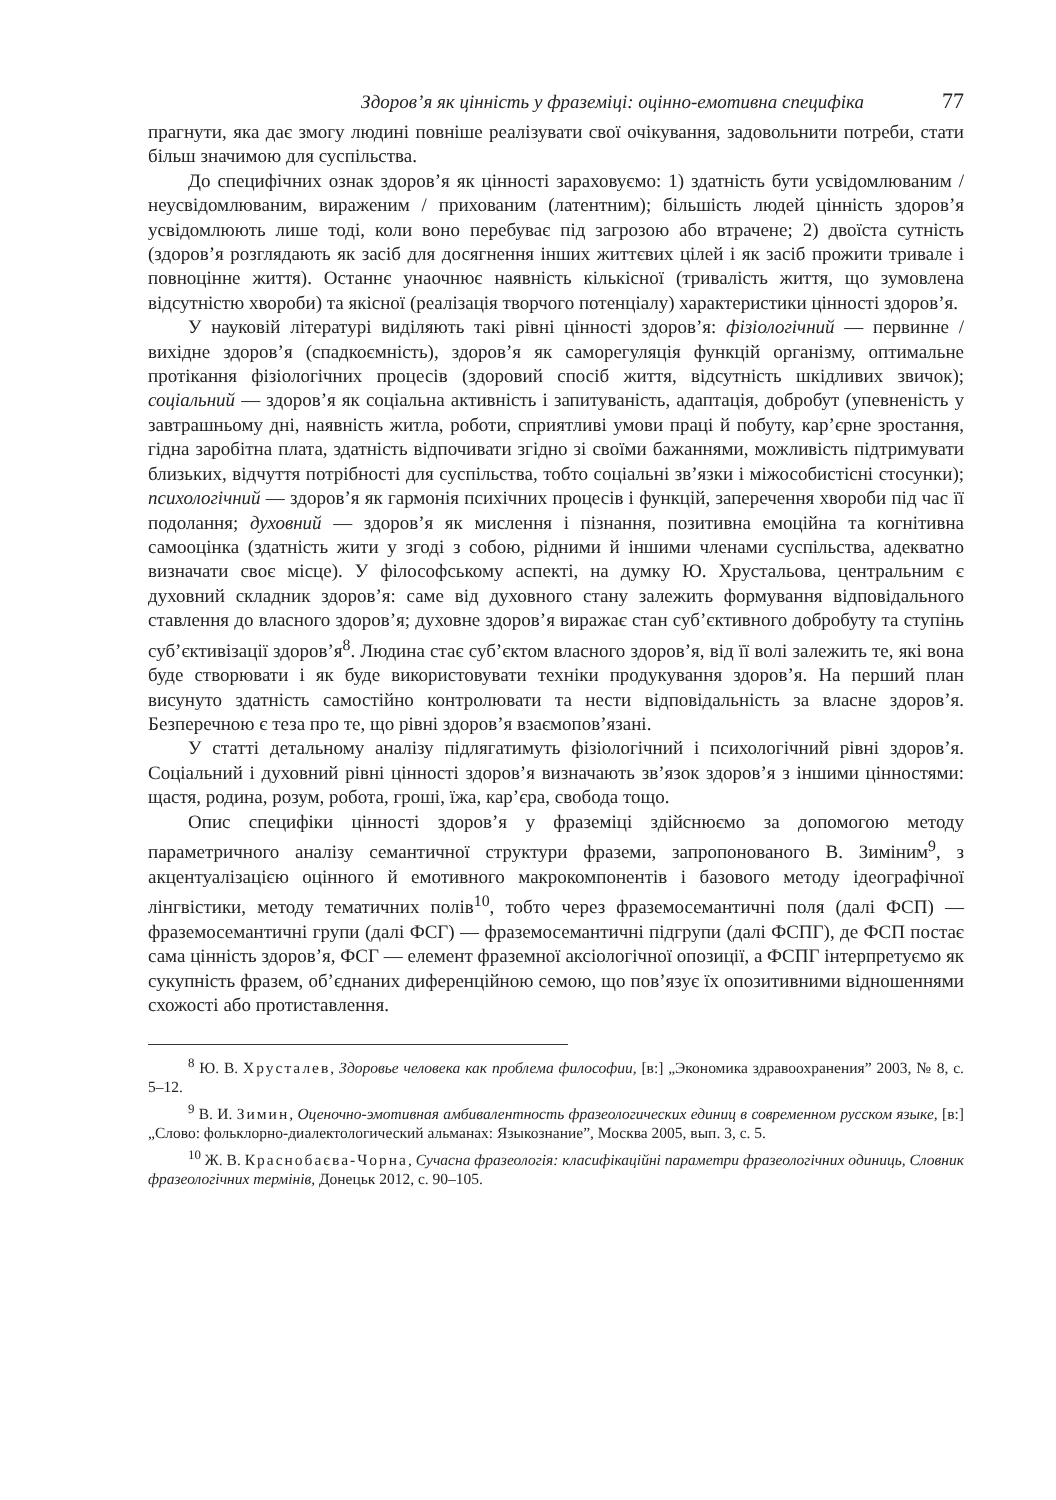Здоров’я як цінність у фраземіці: оцінно-емотивна специфіка 77
прагнути, яка дає змогу людині повніше реалізувати свої очікування, задовольнити потреби, стати більш значимою для суспільства.
До специфічних ознак здоров’я як цінності зараховуємо: 1) здатність бути усвідомлюваним / неусвідомлюваним, вираженим / прихованим (латентним); більшість людей цінність здоров’я усвідомлюють лише тоді, коли воно перебуває під загрозою або втрачене; 2) двоїста сутність (здоров’я розглядають як засіб для досягнення інших життєвих цілей і як засіб прожити тривале і повноцінне життя). Останнє унаочнює наявність кількісної (тривалість життя, що зумовлена відсутністю хвороби) та якісної (реалізація творчого потенціалу) характеристики цінності здоров’я.
У науковій літературі виділяють такі рівні цінності здоров’я: фізіологічний — первинне / вихідне здоров’я (спадкоємність), здоров’я як саморегуляція функцій організму, оптимальне протікання фізіологічних процесів (здоровий спосіб життя, відсутність шкідливих звичок); соціальний — здоров’я як соціальна активність і запитуваність, адаптація, добробут (упевненість у завтрашньому дні, наявність житла, роботи, сприятливі умови праці й побуту, кар’єрне зростання, гідна заробітна плата, здатність відпочивати згідно зі своїми бажаннями, можливість підтримувати близьких, відчуття потрібності для суспільства, тобто соціальні зв’язки і міжособистісні стосунки); психологічний — здоров’я як гармонія психічних процесів і функцій, заперечення хвороби під час її подолання; духовний — здоров’я як мислення і пізнання, позитивна емоційна та когнітивна самооцінка (здатність жити у згоді з собою, рідними й іншими членами суспільства, адекватно визначати своє місце). У філософському аспекті, на думку Ю. Хрустальова, центральним є духовний складник здоров’я: саме від духовного стану залежить формування відповідального ставлення до власного здоров’я; духовне здоров’я виражає стан суб’єктивного добробуту та ступінь суб’єктивізації здоров’я<sup>8</sup>. Людина стає суб’єктом власного здоров’я, від її волі залежить те, які вона буде створювати і як буде використовувати техніки продукування здоров’я. На перший план висунуто здатність самостійно контролювати та нести відповідальність за власне здоров’я. Безперечною є теза про те, що рівні здоров’я взаємопов’язані.
У статті детальному аналізу підлягатимуть фізіологічний і психологічний рівні здоров’я. Соціальний і духовний рівні цінності здоров’я визначають зв’язок здоров’я з іншими цінностями: щастя, родина, розум, робота, гроші, їжа, кар’єра, свобода тощо.
Опис специфіки цінності здоров’я у фраземіці здійснюємо за допомогою методу параметричного аналізу семантичної структури фраземи, запропонованого В. Зиміним<sup>9</sup>, з акцентуалізацією оцінного й емотивного макрокомпонентів і базового методу ідеографічної лінгвістики, методу тематичних полів<sup>10</sup>, тобто через фраземосемантичні поля (далі ФСП) — фраземосемантичні групи (далі ФСГ) — фраземосемантичні підгрупи (далі ФСПГ), де ФСП постає сама цінність здоров’я, ФСГ — елемент фраземної аксіологічної опозиції, а ФСПГ інтерпретуємо як сукупність фразем, об’єднаних диференційною семою, що пов’язує їх опозитивними відношеннями схожості або протиставлення.
<sup>8</sup> Ю. В. Хрусталев, Здоровье человека как проблема философии, [в:] „Экономика здравоохранения” 2003, № 8, с. 5–12.
<sup>9</sup> В. И. Зимин, Оценочно-эмотивная амбивалентность фразеологических единиц в современном русском языке, [в:] „Слово: фольклорно-диалектологический альманах: Языкознание”, Москва 2005, вып. 3, с. 5.
<sup>10</sup> Ж. В. Краснобаєва-Чорна, Сучасна фразеологія: класифікаційні параметри фразеологічних одиниць, Словник фразеологічних термінів, Донецьк 2012, с. 90–105.